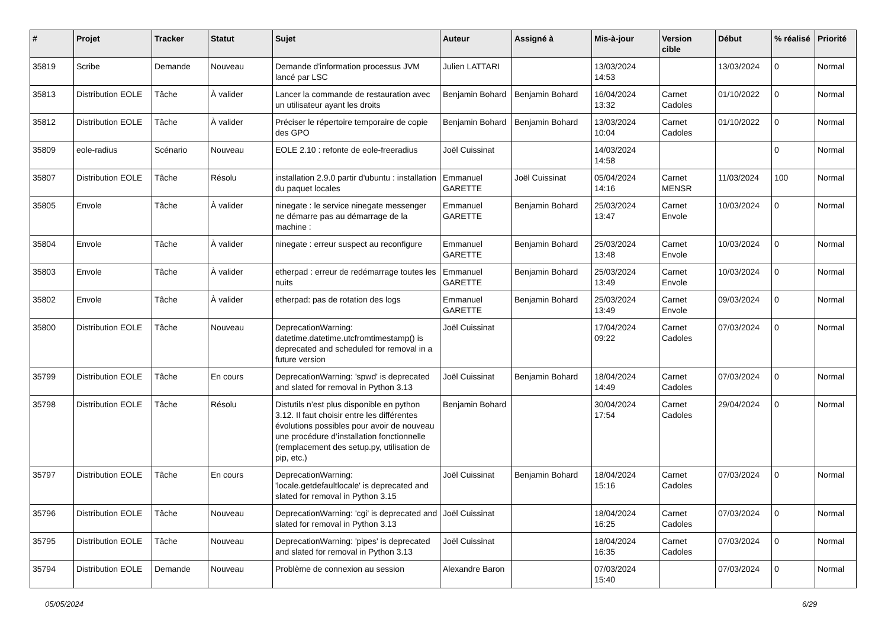| # | Projet | Tracker | Statut | Sujet | Auteur | Assigné à | Mis-à-jour | Version cible | Début | % réalisé | Priorité |
| --- | --- | --- | --- | --- | --- | --- | --- | --- | --- | --- | --- |
| 35819 | Scribe | Demande | Nouveau | Demande d'information processus JVM lancé par LSC | Julien LATTARI | | 13/03/2024 14:53 | | 13/03/2024 | 0 | Normal |
| 35813 | Distribution EOLE | Tâche | À valider | Lancer la commande de restauration avec un utilisateur ayant les droits | Benjamin Bohard | Benjamin Bohard | 16/04/2024 13:32 | Carnet Cadoles | 01/10/2022 | 0 | Normal |
| 35812 | Distribution EOLE | Tâche | À valider | Préciser le répertoire temporaire de copie des GPO | Benjamin Bohard | Benjamin Bohard | 13/03/2024 10:04 | Carnet Cadoles | 01/10/2022 | 0 | Normal |
| 35809 | eole-radius | Scénario | Nouveau | EOLE 2.10 : refonte de eole-freeradius | Joël Cuissinat | | 14/03/2024 14:58 | | | 0 | Normal |
| 35807 | Distribution EOLE | Tâche | Résolu | installation 2.9.0 partir d'ubuntu : installation du paquet locales | Emmanuel GARETTE | Joël Cuissinat | 05/04/2024 14:16 | Carnet MENSR | 11/03/2024 | 100 | Normal |
| 35805 | Envole | Tâche | À valider | ninegate : le service ninegate messenger ne démarre pas au démarrage de la machine : | Emmanuel GARETTE | Benjamin Bohard | 25/03/2024 13:47 | Carnet Envole | 10/03/2024 | 0 | Normal |
| 35804 | Envole | Tâche | À valider | ninegate : erreur suspect au reconfigure | Emmanuel GARETTE | Benjamin Bohard | 25/03/2024 13:48 | Carnet Envole | 10/03/2024 | 0 | Normal |
| 35803 | Envole | Tâche | À valider | etherpad : erreur de redémarrage toutes les nuits | Emmanuel GARETTE | Benjamin Bohard | 25/03/2024 13:49 | Carnet Envole | 10/03/2024 | 0 | Normal |
| 35802 | Envole | Tâche | À valider | etherpad: pas de rotation des logs | Emmanuel GARETTE | Benjamin Bohard | 25/03/2024 13:49 | Carnet Envole | 09/03/2024 | 0 | Normal |
| 35800 | Distribution EOLE | Tâche | Nouveau | DeprecationWarning: datetime.datetime.utcfromtimestamp() is deprecated and scheduled for removal in a future version | Joël Cuissinat | | 17/04/2024 09:22 | Carnet Cadoles | 07/03/2024 | 0 | Normal |
| 35799 | Distribution EOLE | Tâche | En cours | DeprecationWarning: 'spwd' is deprecated and slated for removal in Python 3.13 | Joël Cuissinat | Benjamin Bohard | 18/04/2024 14:49 | Carnet Cadoles | 07/03/2024 | 0 | Normal |
| 35798 | Distribution EOLE | Tâche | Résolu | Distutils n’est plus disponible en python 3.12. Il faut choisir entre les différentes évolutions possibles pour avoir de nouveau une procédure d’installation fonctionnelle (remplacement des setup.py, utilisation de pip, etc.) | Benjamin Bohard | | 30/04/2024 17:54 | Carnet Cadoles | 29/04/2024 | 0 | Normal |
| 35797 | Distribution EOLE | Tâche | En cours | DeprecationWarning: 'locale.getdefaultlocale' is deprecated and slated for removal in Python 3.15 | Joël Cuissinat | Benjamin Bohard | 18/04/2024 15:16 | Carnet Cadoles | 07/03/2024 | 0 | Normal |
| 35796 | Distribution EOLE | Tâche | Nouveau | DeprecationWarning: 'cgi' is deprecated and slated for removal in Python 3.13 | Joël Cuissinat | | 18/04/2024 16:25 | Carnet Cadoles | 07/03/2024 | 0 | Normal |
| 35795 | Distribution EOLE | Tâche | Nouveau | DeprecationWarning: 'pipes' is deprecated and slated for removal in Python 3.13 | Joël Cuissinat | | 18/04/2024 16:35 | Carnet Cadoles | 07/03/2024 | 0 | Normal |
| 35794 | Distribution EOLE | Demande | Nouveau | Problème de connexion au session | Alexandre Baron | | 07/03/2024 15:40 | | 07/03/2024 | 0 | Normal |
05/05/2024 6/29